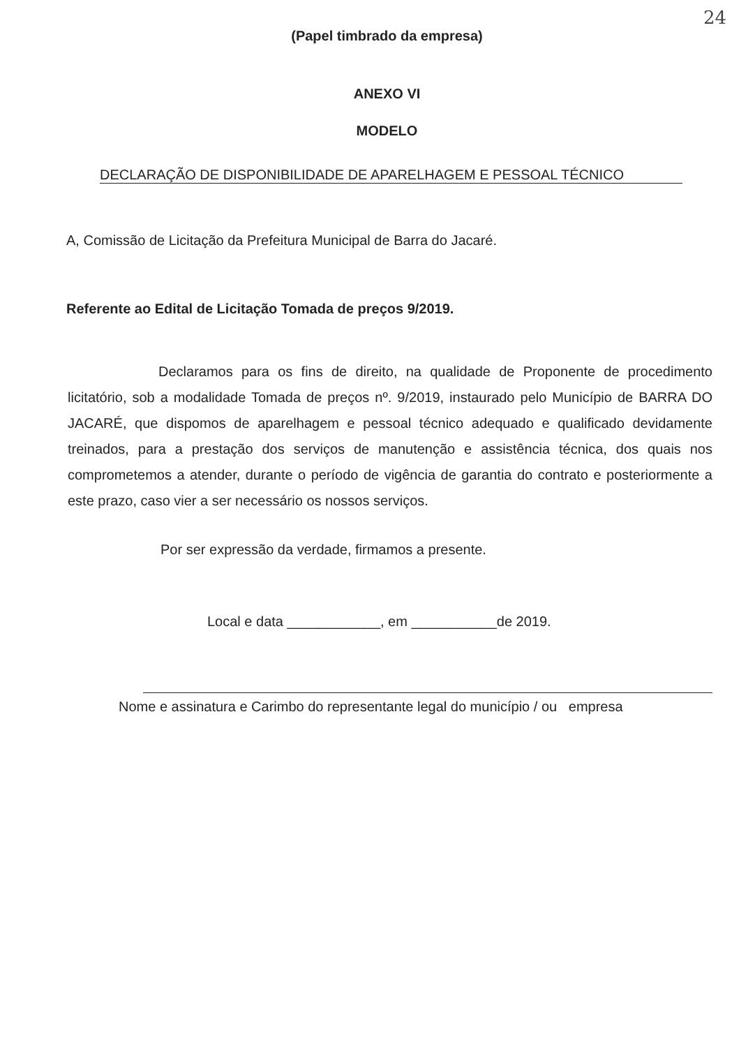24
(Papel timbrado da empresa)
ANEXO VI
MODELO
DECLARAÇÃO DE DISPONIBILIDADE DE APARELHAGEM E PESSOAL TÉCNICO
A, Comissão de Licitação da Prefeitura Municipal de Barra do Jacaré.
Referente ao Edital de Licitação Tomada de preços 9/2019.
Declaramos para os fins de direito, na qualidade de Proponente de procedimento licitatório, sob a modalidade Tomada de preços nº. 9/2019, instaurado pelo Município de BARRA DO JACARÉ, que dispomos de aparelhagem e pessoal técnico adequado e qualificado devidamente treinados, para a prestação dos serviços de manutenção e assistência técnica, dos quais nos comprometemos a atender, durante o período de vigência de garantia do contrato e posteriormente a este prazo, caso vier a ser necessário os nossos serviços.
Por ser expressão da verdade, firmamos a presente.
Local e data ____________, em ___________de 2019.
Nome e assinatura e Carimbo do representante legal do município / ou empresa